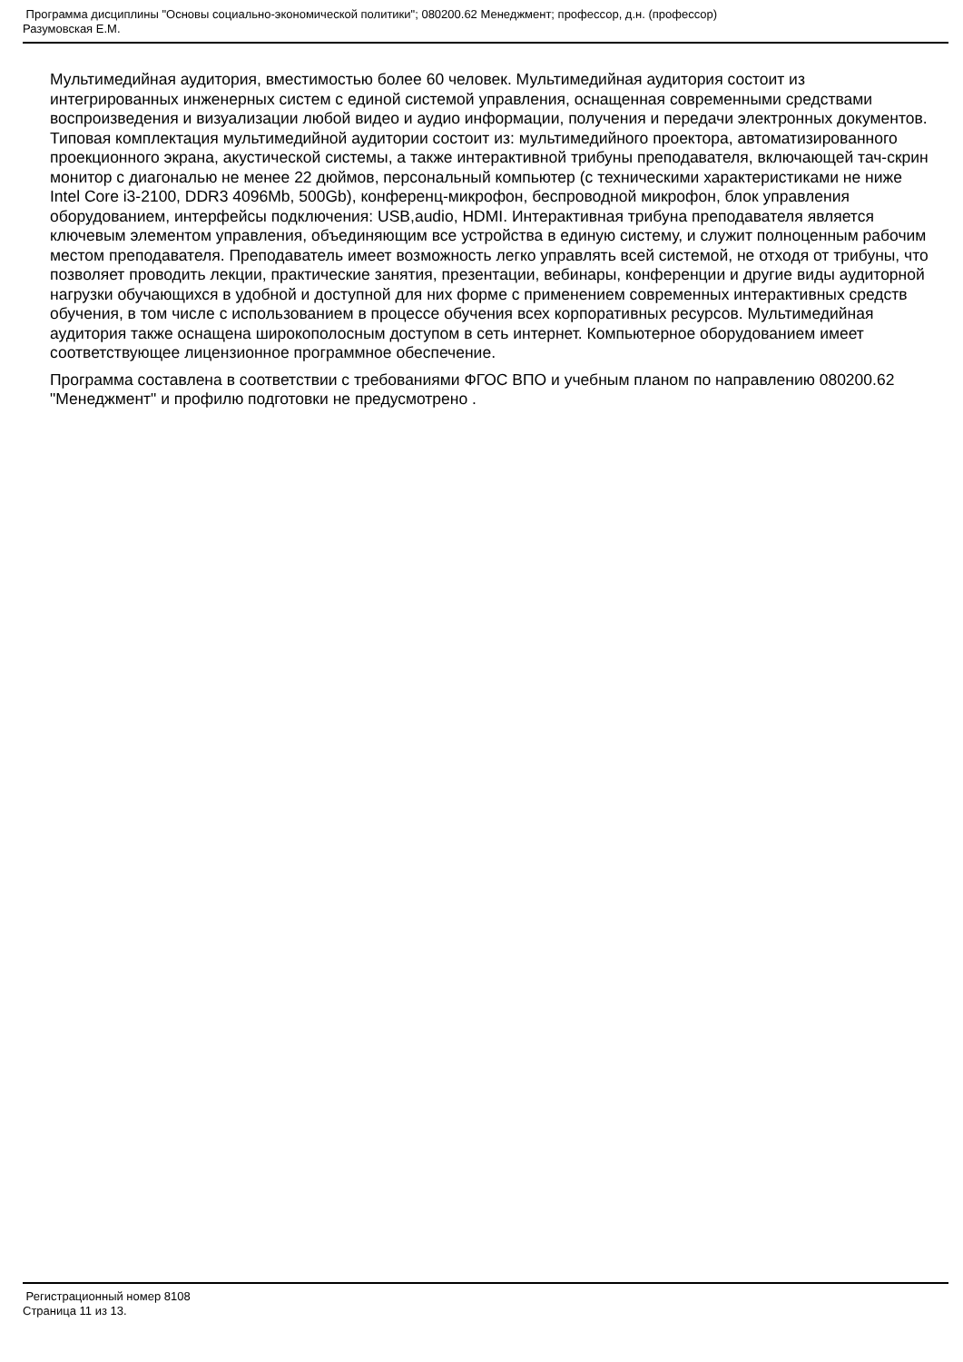Программа дисциплины "Основы социально-экономической политики"; 080200.62 Менеджмент; профессор, д.н. (профессор)
Разумовская Е.М.
Мультимедийная аудитория, вместимостью более 60 человек. Мультимедийная аудитория состоит из интегрированных инженерных систем с единой системой управления, оснащенная современными средствами воспроизведения и визуализации любой видео и аудио информации, получения и передачи электронных документов. Типовая комплектация мультимедийной аудитории состоит из: мультимедийного проектора, автоматизированного проекционного экрана, акустической системы, а также интерактивной трибуны преподавателя, включающей тач-скрин монитор с диагональю не менее 22 дюймов, персональный компьютер (с техническими характеристиками не ниже Intel Core i3-2100, DDR3 4096Mb, 500Gb), конференц-микрофон, беспроводной микрофон, блок управления оборудованием, интерфейсы подключения: USB,audio, HDMI. Интерактивная трибуна преподавателя является ключевым элементом управления, объединяющим все устройства в единую систему, и служит полноценным рабочим местом преподавателя. Преподаватель имеет возможность легко управлять всей системой, не отходя от трибуны, что позволяет проводить лекции, практические занятия, презентации, вебинары, конференции и другие виды аудиторной нагрузки обучающихся в удобной и доступной для них форме с применением современных интерактивных средств обучения, в том числе с использованием в процессе обучения всех корпоративных ресурсов. Мультимедийная аудитория также оснащена широкополосным доступом в сеть интернет. Компьютерное оборудованием имеет соответствующее лицензионное программное обеспечение.
Программа составлена в соответствии с требованиями ФГОС ВПО и учебным планом по направлению 080200.62 "Менеджмент" и профилю подготовки не предусмотрено .
Регистрационный номер 8108
Страница 11 из 13.